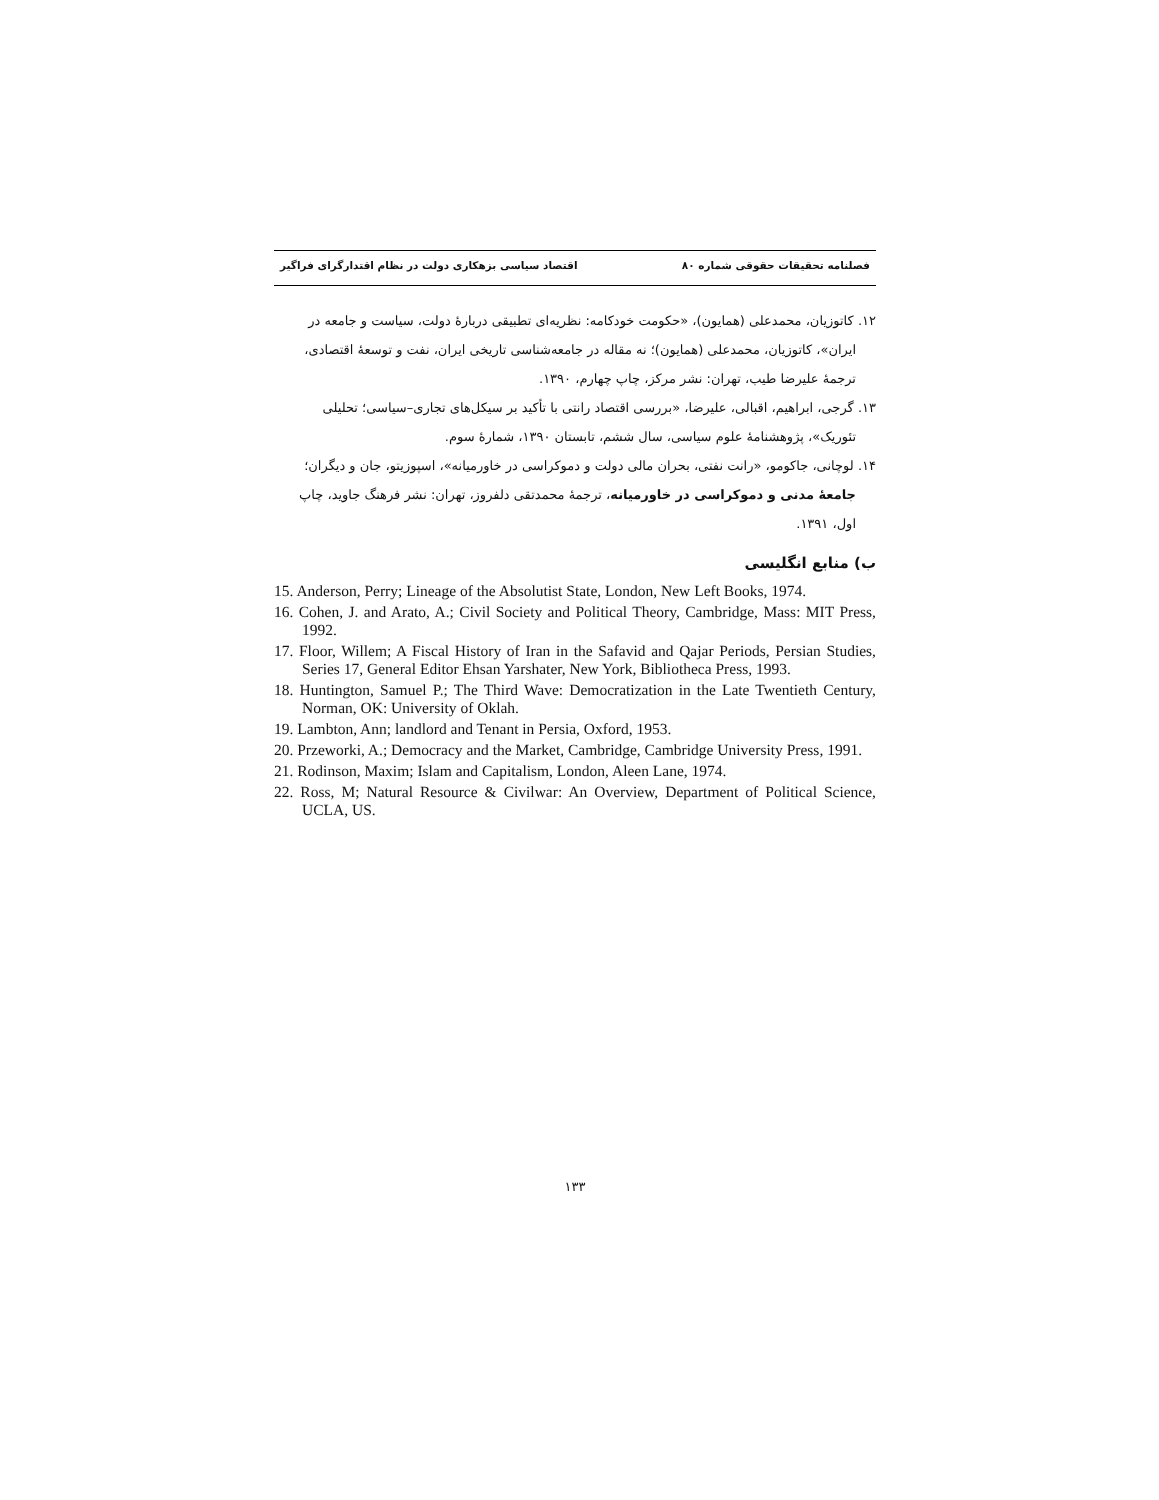فصلنامه تحقیقات حقوقی شماره ۸۰ اقتصاد سیاسی بزهکاری دولت در نظام اقتدارگرای فراگیر
۱۲. کاتوزیان، محمدعلی (همایون)، «حکومت خودکامه: نظریه‌ای تطبیقی دربارهٔ دولت، سیاست و جامعه در ایران»، کاتوزیان، محمدعلی (همایون)؛ نه مقاله در جامعه‌شناسی تاریخی ایران، نفت و توسعهٔ اقتصادی، ترجمهٔ علیرضا طیب، تهران: نشر مرکز، چاپ چهارم، ۱۳۹۰.
۱۳. گرجی، ابراهیم، اقبالی، علیرضا، «بررسی اقتصاد رانتی با تأکید بر سیکل‌های تجاری–سیاسی؛ تحلیلی تئوریک»، پژوهشنامهٔ علوم سیاسی، سال ششم، تابستان ۱۳۹۰، شمارهٔ سوم.
۱۴. لوچانی، جاکومو، «رانت نفتی، بحران مالی دولت و دموکراسی در خاورمیانه»، اسپوزیتو، جان و دیگران؛ جامعهٔ مدنی و دموکراسی در خاورمیانه، ترجمهٔ محمدتقی دلفروز، تهران: نشر فرهنگ جاوید، چاپ اول، ۱۳۹۱.
ب) منابع انگلیسی
15. Anderson, Perry; Lineage of the Absolutist State, London, New Left Books, 1974.
16. Cohen, J. and Arato, A.; Civil Society and Political Theory, Cambridge, Mass: MIT Press, 1992.
17. Floor, Willem; A Fiscal History of Iran in the Safavid and Qajar Periods, Persian Studies, Series 17, General Editor Ehsan Yarshater, New York, Bibliotheca Press, 1993.
18. Huntington, Samuel P.; The Third Wave: Democratization in the Late Twentieth Century, Norman, OK: University of Oklah.
19. Lambton, Ann; landlord and Tenant in Persia, Oxford, 1953.
20. Przeworki, A.; Democracy and the Market, Cambridge, Cambridge University Press, 1991.
21. Rodinson, Maxim; Islam and Capitalism, London, Aleen Lane, 1974.
22. Ross, M; Natural Resource & Civilwar: An Overview, Department of Political Science, UCLA, US.
۱۳۳